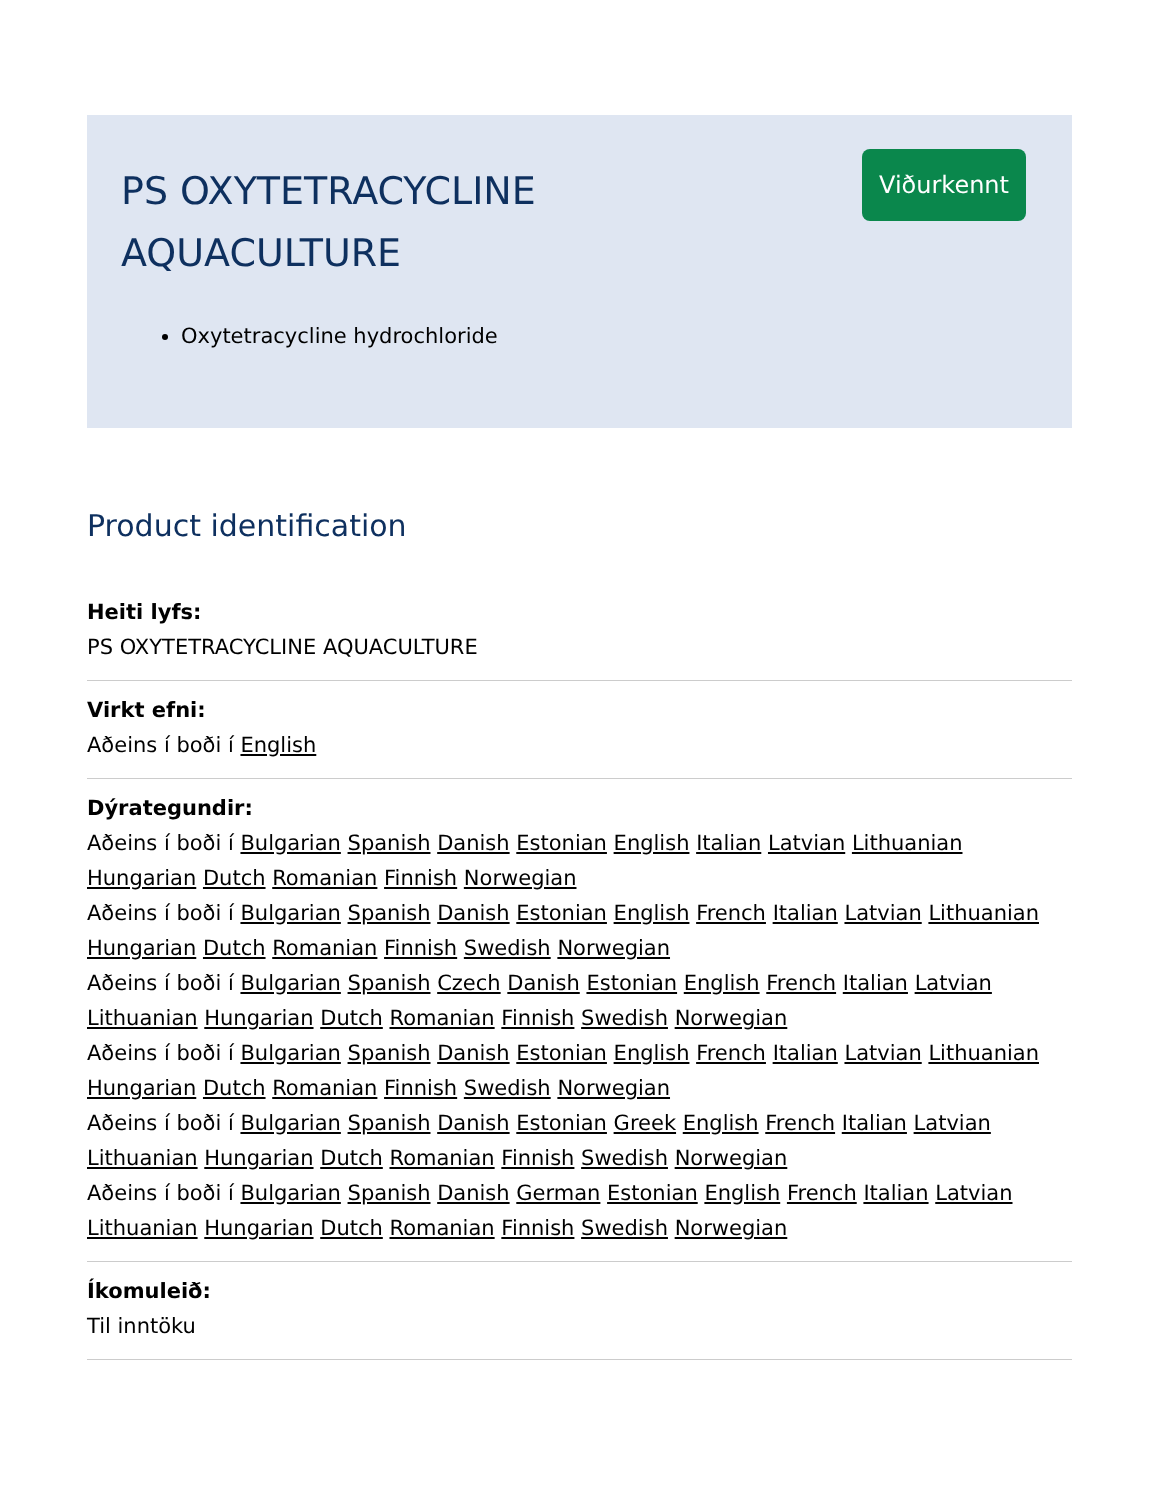PS OXYTETRACYCLINE AQUACULTURE
Viðurkennt
Oxytetracycline hydrochloride
Product identification
Heiti lyfs:
PS OXYTETRACYCLINE AQUACULTURE
Virkt efni:
Aðeins í boði í English
Dýrategundir:
Aðeins í boði í Bulgarian Spanish Danish Estonian English Italian Latvian Lithuanian Hungarian Dutch Romanian Finnish Norwegian
Aðeins í boði í Bulgarian Spanish Danish Estonian English French Italian Latvian Lithuanian Hungarian Dutch Romanian Finnish Swedish Norwegian
Aðeins í boði í Bulgarian Spanish Czech Danish Estonian English French Italian Latvian Lithuanian Hungarian Dutch Romanian Finnish Swedish Norwegian
Aðeins í boði í Bulgarian Spanish Danish Estonian English French Italian Latvian Lithuanian Hungarian Dutch Romanian Finnish Swedish Norwegian
Aðeins í boði í Bulgarian Spanish Danish Estonian Greek English French Italian Latvian Lithuanian Hungarian Dutch Romanian Finnish Swedish Norwegian
Aðeins í boði í Bulgarian Spanish Danish German Estonian English French Italian Latvian Lithuanian Hungarian Dutch Romanian Finnish Swedish Norwegian
Íkomuleið:
Til inntöku